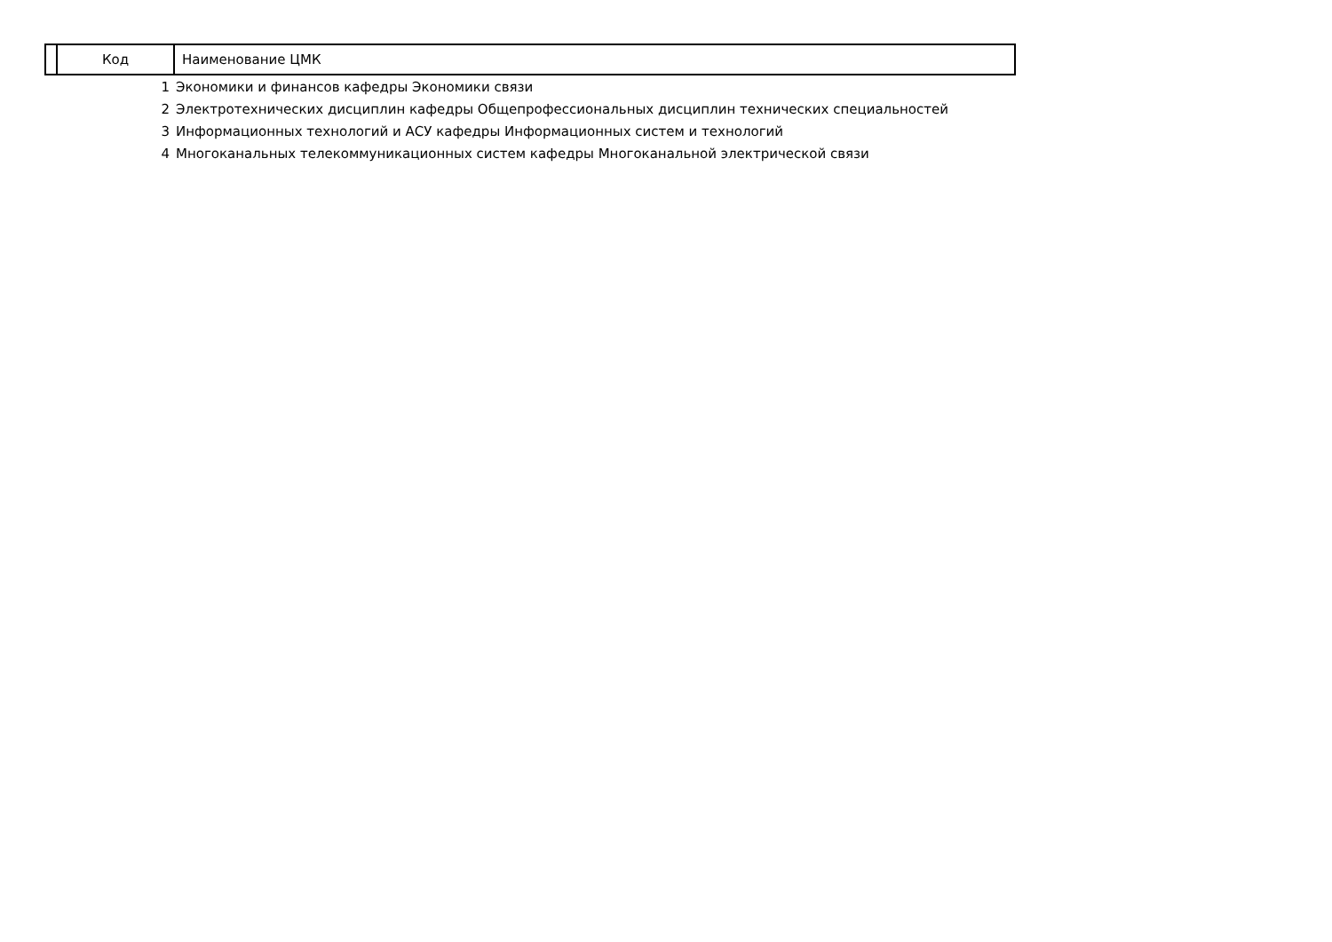| | Код | Наименование ЦМК |
| --- | --- | --- |
| | 1 | Экономики и финансов кафедры Экономики связи |
| | 2 | Электротехнических дисциплин кафедры Общепрофессиональных дисциплин технических специальностей |
| | 3 | Информационных технологий и АСУ кафедры Информационных систем и технологий |
| | 4 | Многоканальных телекоммуникационных систем кафедры Многоканальной электрической связи |